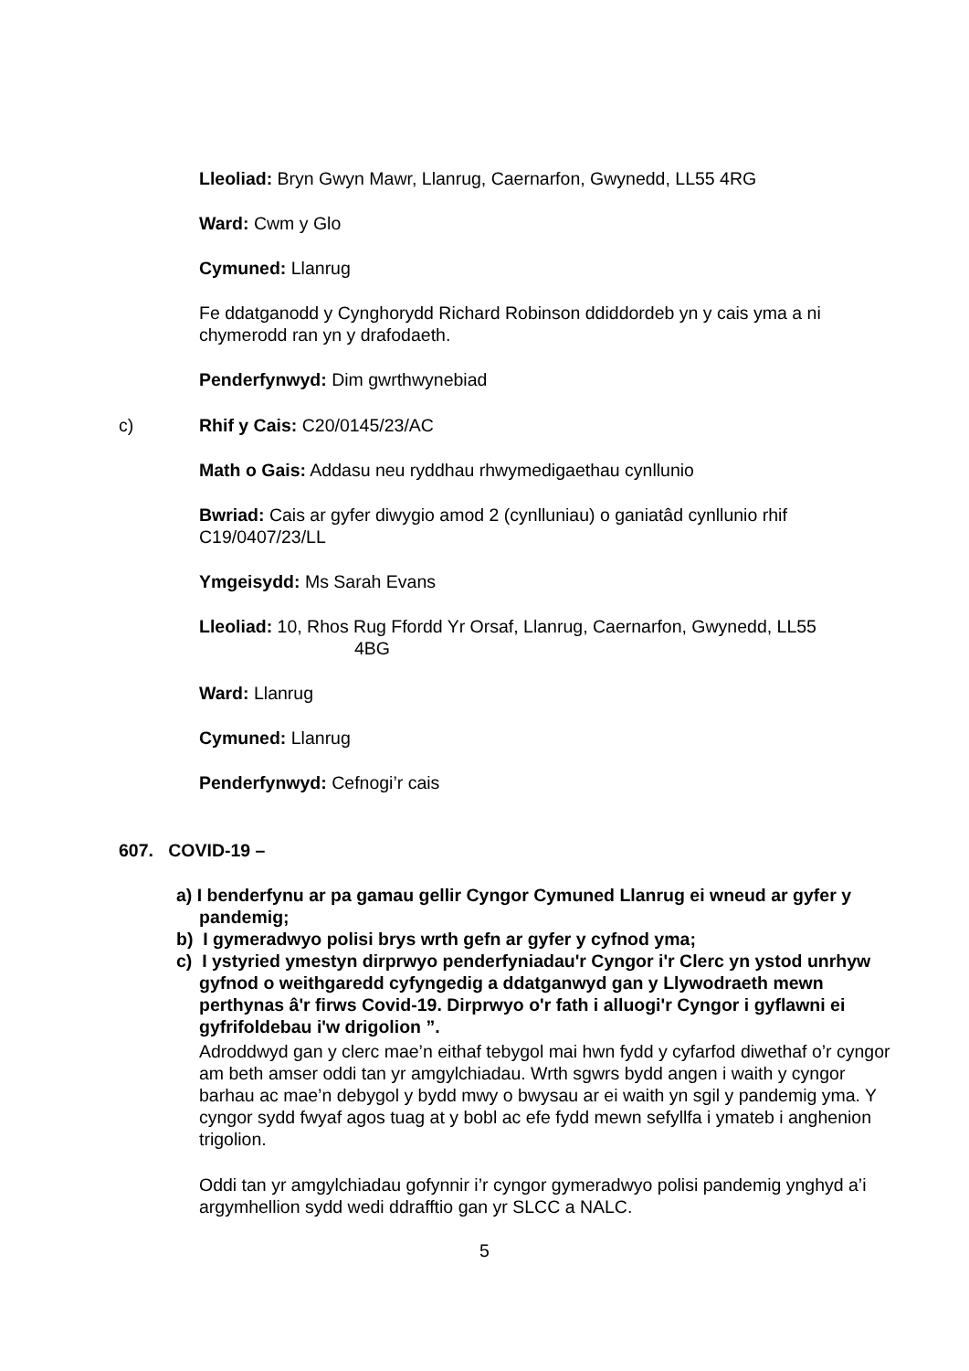Lleoliad: Bryn Gwyn Mawr, Llanrug, Caernarfon, Gwynedd, LL55 4RG
Ward: Cwm y Glo
Cymuned: Llanrug
Fe ddatganodd y Cynghorydd Richard Robinson ddiddordeb yn y cais yma a ni chymerodd ran yn y drafodaeth.
Penderfynwyd: Dim gwrthwynebiad
c) Rhif y Cais: C20/0145/23/AC
Math o Gais: Addasu neu ryddhau rhwymedigaethau cynllunio
Bwriad: Cais ar gyfer diwygio amod 2 (cynlluniau) o ganiatâd cynllunio rhif C19/0407/23/LL
Ymgeisydd: Ms Sarah Evans
Lleoliad: 10, Rhos Rug Ffordd Yr Orsaf, Llanrug, Caernarfon, Gwynedd, LL55
4BG
Ward: Llanrug
Cymuned: Llanrug
Penderfynwyd: Cefnogi’r cais
607. COVID-19 –
a) I benderfynu ar pa gamau gellir Cyngor Cymuned Llanrug ei wneud ar gyfer y pandemig;
b) I gymeradwyo polisi brys wrth gefn ar gyfer y cyfnod yma;
c) I ystyried ymestyn dirprwyo penderfyniadau'r Cyngor i'r Clerc yn ystod unrhyw gyfnod o weithgaredd cyfyngedig a ddatganwyd gan y Llywodraeth mewn perthynas â'r firws Covid-19. Dirprwyo o'r fath i alluogi'r Cyngor i gyflawni ei gyfrifoldebau i'w drigolion ”.
Adroddwyd gan y clerc mae’n eithaf tebygol mai hwn fydd y cyfarfod diwethaf o’r cyngor am beth amser oddi tan yr amgylchiadau. Wrth sgwrs bydd angen i waith y cyngor barhau ac mae’n debygol y bydd mwy o bwysau ar ei waith yn sgil y pandemig yma. Y cyngor sydd fwyaf agos tuag at y bobl ac efe fydd mewn sefyllfa i ymateb i anghenion trigolion.
Oddi tan yr amgylchiadau gofynnir i’r cyngor gymeradwyo polisi pandemig ynghyd a’i argymhellion sydd wedi ddrafftio gan yr SLCC a NALC.
5